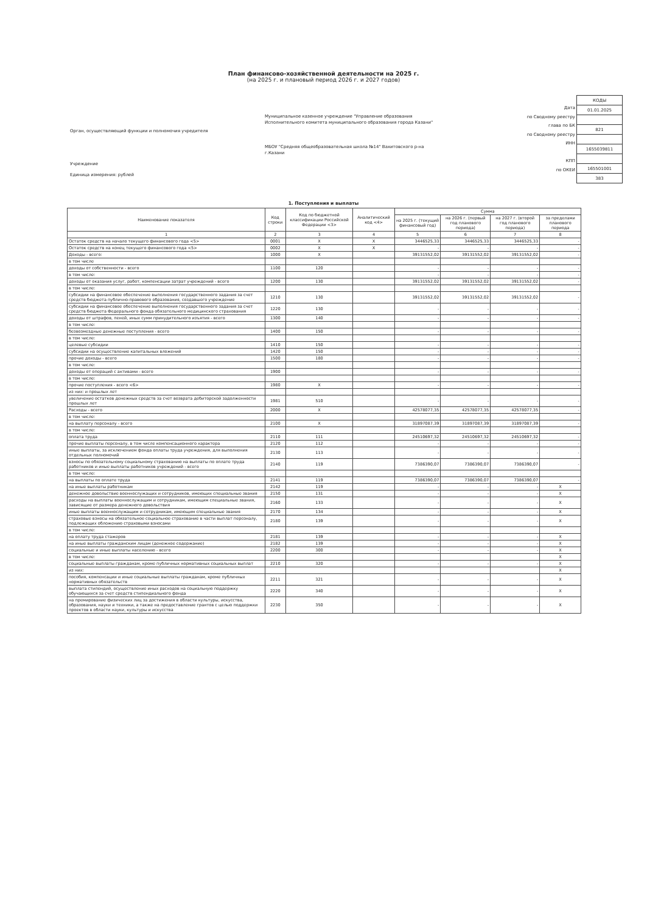План финансово-хозяйственной деятельности на 2025 г.
(на 2025 г. и плановый период 2026 г. и 2027 годов)
Орган, осуществляющий функции и полномочия учредителя
Учреждение
Единица измерения: рублей
Муниципальное казенное учреждение "Управление образования Исполнительного комитета муниципального образования города Казани"
МБОУ "Средняя общеобразовательная школа №14" Вахитовского р-на г.Казани
Дата
по Сводному реестру
глава по БК
по Сводному реестру
ИНН
КПП
по ОКЕИ
| КОДЫ |
| 01.01.2025 |
| 821 |
| 1655039811 |
| 165501001 |
| 383 |
1. Поступления и выплаты
| Наименование показателя | Код строки | Код по бюджетной классификации Российской Федерации <3> | Аналитический код <4> | Сумма | | | |
| --- | --- | --- | --- | --- | --- | --- | --- |
| | | | | на 2025 г. (текущий финансовый год) | на 2026 г. (первый год планового периода) | на 2027 г. (второй год планового периода) | за пределами планового периода |
| 1 | 2 | 3 | 4 | 5 | 6 | 7 | 8 |
| Остаток средств на начало текущего финансового года <5> | 0001 | X | X | 3446525,33 | 3446525,33 | 3446525,33 | - |
| Остаток средств на конец текущего финансового года <5> | 0002 | X | X | - | - | - | - |
| Доходы - всего: | 1000 | X | | 39131552,02 | 39131552,02 | 39131552,02 | - |
| в том числе | | | | | | | |
| доходы от собственности - всего | 1100 | 120 | | - | - | - | - |
| в том числе: | | | | - | - | - | - |
| доходы от оказания услуг, работ, компенсации затрат учреждений - всего | 1200 | 130 | | 39131552,02 | 39131552,02 | 39131552,02 | - |
| в том числе: | | | | | | | |
| субсидии на финансовое обеспечение выполнения государственного задания за счет средств бюджета публично-правового образования, создавшего учреждение | 1210 | 130 | | 39131552,02 | 39131552,02 | 39131552,02 | - |
| субсидии на финансовое обеспечение выполнения государственного задания за счет средств бюджета Федерального фонда обязательного медицинского страхования | 1220 | 130 | | - | - | - | - |
| доходы от штрафов, пеней, иных сумм принудительного изъятия - всего | 1300 | 140 | | - | - | - | - |
| в том числе: | | | | | | | |
| безвозмездные денежные поступления - всего | 1400 | 150 | | - | - | - | - |
| в том числе: | | | | | | | |
| целевые субсидии | 1410 | 150 | | - | - | - | - |
| субсидии на осуществление капитальных вложений | 1420 | 150 | | - | - | - | - |
| прочие доходы - всего | 1500 | 180 | | - | - | - | - |
| в том числе: | | | | | | | |
| доходы от операций с активами - всего | 1900 | | | - | - | - | - |
| в том числе: | | | | | | | |
| прочие поступления - всего <6> | 1980 | X | | - | - | - | - |
| из них: и прошлых лет | | | | | | | |
| увеличение остатков денежных средств за счет возврата дебиторской задолженности прошлых лет | 1981 | 510 | | - | - | - | - |
| Расходы - всего | 2000 | X | | 42578077,35 | 42578077,35 | 42578077,35 | - |
| в том числе: | | | | | | | |
| на выплату персоналу - всего | 2100 | X | | 31897087,39 | 31897087,39 | 31897087,39 | - |
| в том числе: | | | | | | | |
| оплата труда | 2110 | 111 | | 24510697,32 | 24510697,32 | 24510697,32 | - |
| прочие выплаты персоналу, в том числе компенсационного характера | 2120 | 112 | | - | - | - | - |
| иные выплаты, за исключением фонда оплаты труда учреждения, для выполнения отдельных полномочий | 2130 | 113 | | - | - | - | - |
| взносы по обязательному социальному страхованию на выплаты по оплате труда работников и иные выплаты работников учреждений - всего | 2140 | 119 | | 7386390,07 | 7386390,07 | 7386390,07 | - |
| в том числе: | | | | | | | |
| на выплаты по оплате труда | 2141 | 119 | | 7386390,07 | 7386390,07 | 7386390,07 | - |
| на иные выплаты работникам | 2142 | 119 | | - | - | - | X |
| денежное довольствие военнослужащих и сотрудников, имеющих специальные звания | 2150 | 131 | | - | - | - | X |
| расходы на выплаты военнослужащим и сотрудникам, имеющим специальные звания, зависящие от размера денежного довольствия | 2160 | 133 | | - | - | - | X |
| иные выплаты военнослужащим и сотрудникам, имеющим специальные звания | 2170 | 134 | | - | - | - | X |
| страховые взносы на обязательное социальное страхование в части выплат персоналу, подлежащих обложению страховыми взносами | 2180 | 139 | | - | - | - | X |
| в том числе: | | | | | | | |
| на оплату труда стажеров | 2181 | 139 | | - | - | - | X |
| на иные выплаты гражданским лицам (денежное содержание) | 2182 | 139 | | - | - | - | X |
| социальные и иные выплаты населению - всего | 2200 | 300 | | - | - | - | X |
| в том числе: | | | | | | | X |
| социальные выплаты гражданам, кроме публичных нормативных социальных выплат | 2210 | 320 | | - | - | - | X |
| из них: | | | | | | | X |
| пособия, компенсации и иные социальные выплаты гражданам, кроме публичных нормативных обязательств | 2211 | 321 | | - | - | - | X |
| выплата стипендий, осуществление иных расходов на социальную поддержку обучающихся за счет средств стипендиального фонда | 2220 | 340 | | - | - | - | X |
| на премирование физических лиц за достижения в области культуры, искусства, образования, науки и техники, а также на предоставление грантов с целью поддержки проектов в области науки, культуры и искусства | 2230 | 350 | | - | - | - | X |